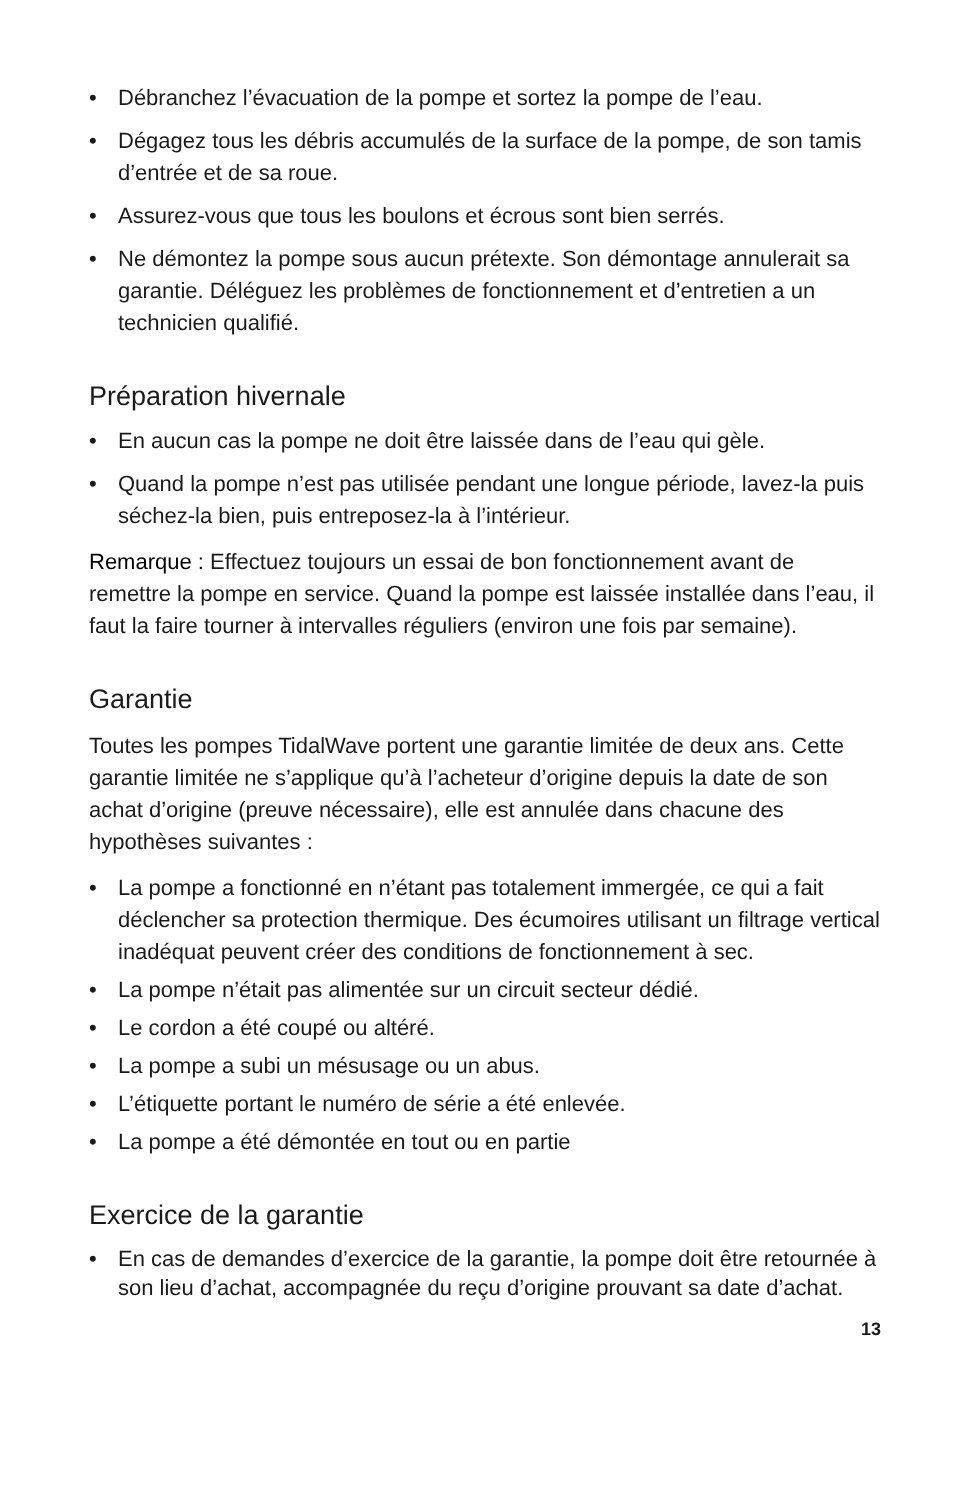• Débranchez l’évacuation de la pompe et sortez la pompe de l’eau.
• Dégagez tous les débris accumulés de la surface de la pompe, de son tamis d’entrée et de sa roue.
• Assurez-vous que tous les boulons et écrous sont bien serrés.
• Ne démontez la pompe sous aucun prétexte. Son démontage annulerait sa garantie. Déléguez les problèmes de fonctionnement et d’entretien a un technicien qualifié.
Préparation hivernale
• En aucun cas la pompe ne doit être laissée dans de l’eau qui gèle.
• Quand la pompe n’est pas utilisée pendant une longue période, lavez-la puis séchez-la bien, puis entreposez-la à l’intérieur.
Remarque : Effectuez toujours un essai de bon fonctionnement avant de remettre la pompe en service. Quand la pompe est laissée installée dans l’eau, il faut la faire tourner à intervalles réguliers (environ une fois par semaine).
Garantie
Toutes les pompes TidalWave portent une garantie limitée de deux ans. Cette garantie limitée ne s’applique qu’à l’acheteur d’origine depuis la date de son achat d’origine (preuve nécessaire), elle est annulée dans chacune des hypothèses suivantes :
• La pompe a fonctionné en n’étant pas totalement immergée, ce qui a fait déclencher sa protection thermique. Des écumoires utilisant un filtrage vertical inadéquat peuvent créer des conditions de fonctionnement à sec.
• La pompe n’était pas alimentée sur un circuit secteur dédié.
• Le cordon a été coupé ou altéré.
• La pompe a subi un mésusage ou un abus.
• L’étiquette portant le numéro de série a été enlevée.
• La pompe a été démontée en tout ou en partie
Exercice de la garantie
• En cas de demandes d’exercice de la garantie, la pompe doit être retournée à son lieu d’achat, accompagnée du reçu d’origine prouvant sa date d’achat.
13